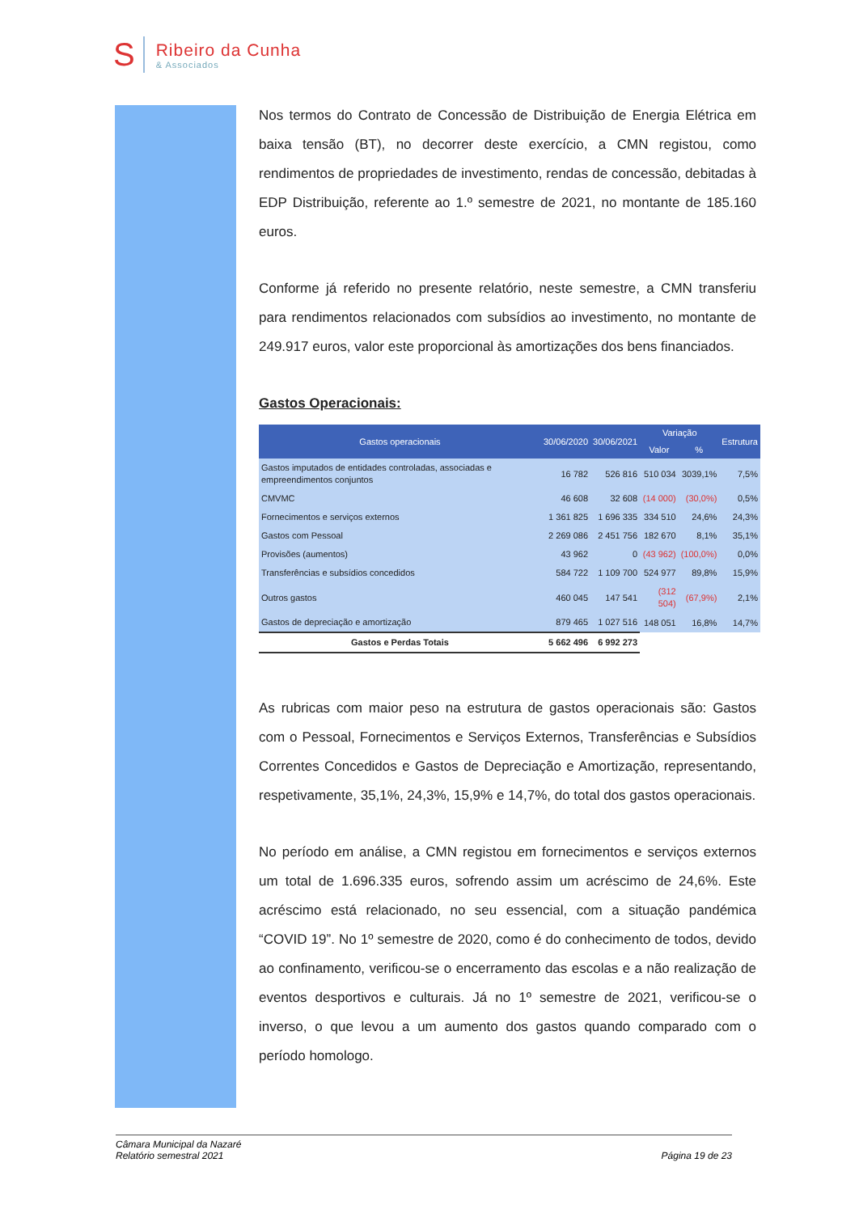S
Ribeiro da Cunha
& Associados
Nos termos do Contrato de Concessão de Distribuição de Energia Elétrica em baixa tensão (BT), no decorrer deste exercício, a CMN registou, como rendimentos de propriedades de investimento, rendas de concessão, debitadas à EDP Distribuição, referente ao 1.º semestre de 2021, no montante de 185.160 euros.
Conforme já referido no presente relatório, neste semestre, a CMN transferiu para rendimentos relacionados com subsídios ao investimento, no montante de 249.917 euros, valor este proporcional às amortizações dos bens financiados.
Gastos Operacionais:
| Gastos operacionais | 30/06/2020 | 30/06/2021 | Variação | | Estrutura |
| --- | --- | --- | --- | --- | --- |
| | | | Valor | % | |
| Gastos imputados de entidades controladas, associadas e empreendimentos conjuntos | 16 782 | 526 816 | 510 034 | 3039,1% | 7,5% |
| CMVMC | 46 608 | 32 608 | (14 000) | (30,0%) | 0,5% |
| Fornecimentos e serviços externos | 1 361 825 | 1 696 335 | 334 510 | 24,6% | 24,3% |
| Gastos com Pessoal | 2 269 086 | 2 451 756 | 182 670 | 8,1% | 35,1% |
| Provisões (aumentos) | 43 962 | 0 | (43 962) | (100,0%) | 0,0% |
| Transferências e subsídios concedidos | 584 722 | 1 109 700 | 524 977 | 89,8% | 15,9% |
| Outros gastos | 460 045 | 147 541 | (312 504) | (67,9%) | 2,1% |
| Gastos de depreciação e amortização | 879 465 | 1 027 516 | 148 051 | 16,8% | 14,7% |
| Gastos e Perdas Totais | 5 662 496 | 6 992 273 | | | |
As rubricas com maior peso na estrutura de gastos operacionais são: Gastos com o Pessoal, Fornecimentos e Serviços Externos, Transferências e Subsídios Correntes Concedidos e Gastos de Depreciação e Amortização, representando, respetivamente, 35,1%, 24,3%, 15,9% e 14,7%, do total dos gastos operacionais.
No período em análise, a CMN registou em fornecimentos e serviços externos um total de 1.696.335 euros, sofrendo assim um acréscimo de 24,6%. Este acréscimo está relacionado, no seu essencial, com a situação pandémica “COVID 19”. No 1º semestre de 2020, como é do conhecimento de todos, devido ao confinamento, verificou-se o encerramento das escolas e a não realização de eventos desportivos e culturais. Já no 1º semestre de 2021, verificou-se o inverso, o que levou a um aumento dos gastos quando comparado com o período homologo.
Câmara Municipal da Nazaré
Relatório semestral 2021
Página 19 de 23